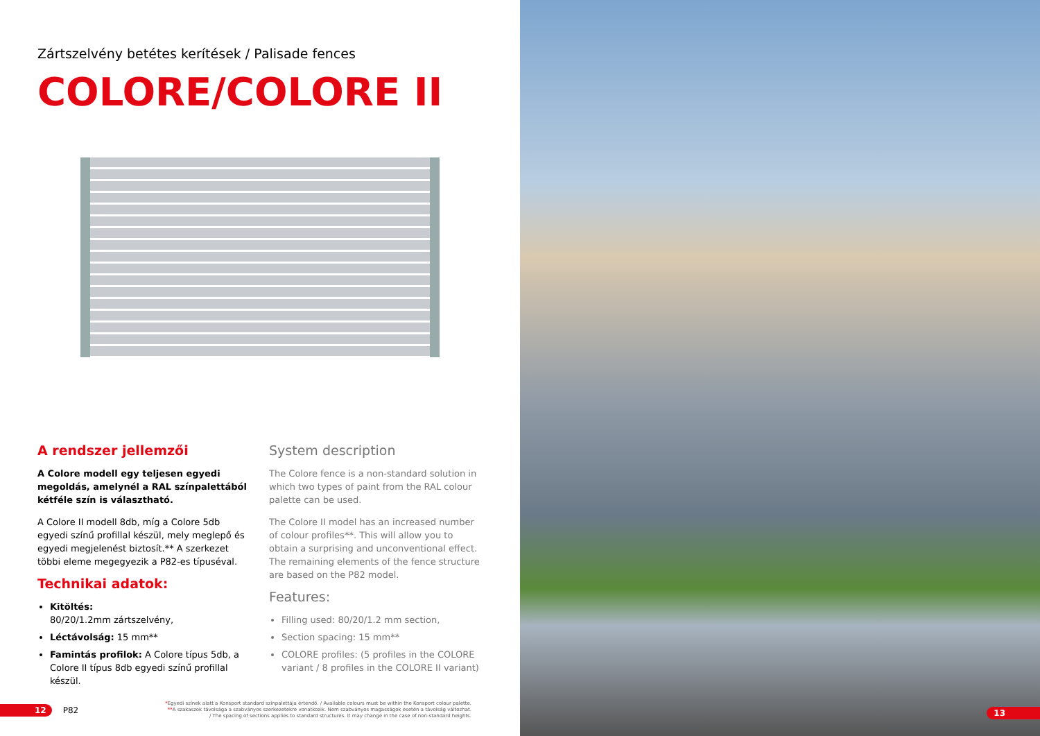Zártszelvény betétes kerítések / Palisade fences
COLORE/COLORE II
A rendszer jellemzői
A Colore modell egy teljesen egyedi megoldás, amelynél a RAL színpalettából kétféle szín is választható.
A Colore II modell 8db, míg a Colore 5db egyedi színű profillal készül, mely meglepő és egyedi megjelenést biztosít.** A szerkezet többi eleme megegyezik a P82-es típuséval.
Technikai adatok:
Kitöltés:
80/20/1.2mm zártszelvény,
Léctávolság: 15 mm**
Famintás profilok: A Colore típus 5db, a Colore II típus 8db egyedi színű profillal készül.
System description
The Colore fence is a non-standard solution in which two types of paint from the RAL colour palette can be used.
The Colore II model has an increased number of colour profiles**. This will allow you to obtain a surprising and unconventional effect. The remaining elements of the fence structure are based on the P82 model.
Features:
Filling used: 80/20/1.2 mm section,
Section spacing: 15 mm**
COLORE profiles: (5 profiles in the COLORE variant / 8 profiles in the COLORE II variant)
12 P82
*Egyedi színek alatt a Konsport standard színpalettája értendő. / Available colours must be within the Konsport colour palette.
**A szakaszok távolsága a szabványos szerkezetekre vonatkozik. Nem szabványos magasságok esetén a távolság változhat.
/ The spacing of sections applies to standard structures. It may change in the case of non-standard heights.
13